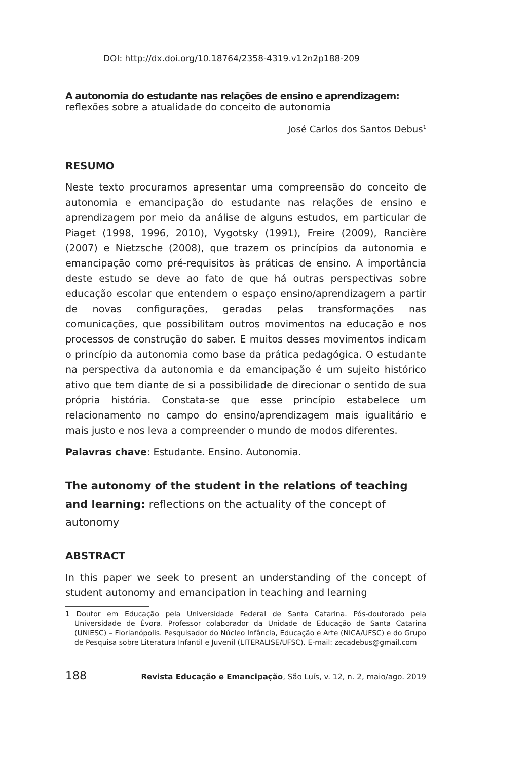DOI: http://dx.doi.org/10.18764/2358-4319.v12n2p188-209
A autonomia do estudante nas relações de ensino e aprendizagem:
reflexões sobre a atualidade do conceito de autonomia
José Carlos dos Santos Debus<sup>1</sup>
RESUMO
Neste texto procuramos apresentar uma compreensão do conceito de autonomia e emancipação do estudante nas relações de ensino e aprendizagem por meio da análise de alguns estudos, em particular de Piaget (1998, 1996, 2010), Vygotsky (1991), Freire (2009), Rancière (2007) e Nietzsche (2008), que trazem os princípios da autonomia e emancipação como pré-requisitos às práticas de ensino. A importância deste estudo se deve ao fato de que há outras perspectivas sobre educação escolar que entendem o espaço ensino/aprendizagem a partir de novas configurações, geradas pelas transformações nas comunicações, que possibilitam outros movimentos na educação e nos processos de construção do saber. E muitos desses movimentos indicam o princípio da autonomia como base da prática pedagógica. O estudante na perspectiva da autonomia e da emancipação é um sujeito histórico ativo que tem diante de si a possibilidade de direcionar o sentido de sua própria história. Constata-se que esse princípio estabelece um relacionamento no campo do ensino/aprendizagem mais igualitário e mais justo e nos leva a compreender o mundo de modos diferentes.
Palavras chave: Estudante. Ensino. Autonomia.
The autonomy of the student in the relations of teaching and learning: reflections on the actuality of the concept of autonomy
ABSTRACT
In this paper we seek to present an understanding of the concept of student autonomy and emancipation in teaching and learning
1 Doutor em Educação pela Universidade Federal de Santa Catarina. Pós-doutorado pela Universidade de Évora. Professor colaborador da Unidade de Educação de Santa Catarina (UNIESC) – Florianópolis. Pesquisador do Núcleo Infância, Educação e Arte (NICA/UFSC) e do Grupo de Pesquisa sobre Literatura Infantil e Juvenil (LITERALISE/UFSC). E-mail: zecadebus@gmail.com
188 Revista Educação e Emancipação, São Luís, v. 12, n. 2, maio/ago. 2019